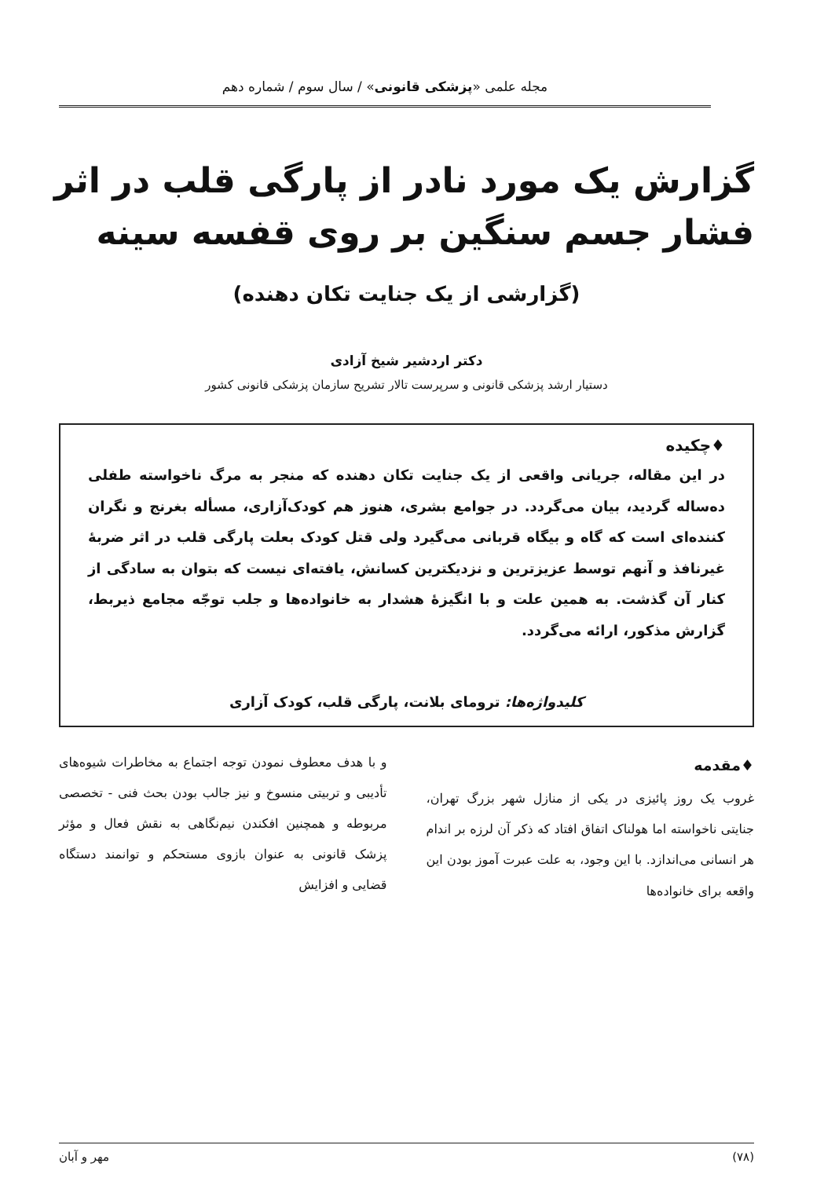مجله علمی «پزشکی قانونی» / سال سوم / شماره دهم
گزارش یک مورد نادر از پارگی قلب در اثر فشار جسم سنگین بر روی قفسه سینه
(گزارشی از یک جنایت تکان دهنده)
دکتر اردشیر شیخ آزادی
دستیار ارشد پزشکی قانونی و سرپرست تالار تشریح سازمان پزشکی قانونی کشور
♦چکیده
در این مقاله، جریانی واقعی از یک جنایت تکان دهنده که منجر به مرگ ناخواسته طفلی ده‌ساله گردید، بیان می‌گردد. در جوامع بشری، هنوز هم کودک‌آزاری، مسأله بغرنج و نگران کننده‌ای است که گاه و بیگاه قربانی می‌گیرد ولی قتل کودک بعلت پارگی قلب در اثر ضربهٔ غیرنافذ و آنهم توسط عزیزترین و نزدیکترین کسانش، یافته‌ای نیست که بتوان به سادگی از کنار آن گذشت. به همین علت و با انگیزهٔ هشدار به خانواده‌ها و جلب توجّه مجامع ذیربط، گزارش مذکور، ارائه می‌گردد.
کلیدواژه‌ها: ترومای بلانت، پارگی قلب، کودک آزاری
♦مقدمه
غروب یک روز پائیزی در یکی از منازل شهر بزرگ تهران، جنایتی ناخواسته اما هولناک اتفاق افتاد که ذکر آن لرزه بر اندام هر انسانی می‌اندازد. با این وجود، به علت عبرت آموز بودن این واقعه برای خانواده‌ها
و با هدف معطوف نمودن توجه اجتماع به مخاطرات شیوه‌های تأدیبی و تربیتی منسوخ و نیز جالب بودن بحث فنی - تخصصی مربوطه و همچنین افکندن نیم‌نگاهی به نقش فعال و مؤثر پزشک قانونی به عنوان بازوی مستحکم و توانمند دستگاه قضایی و افزایش
(۷۸) مهر و آبان